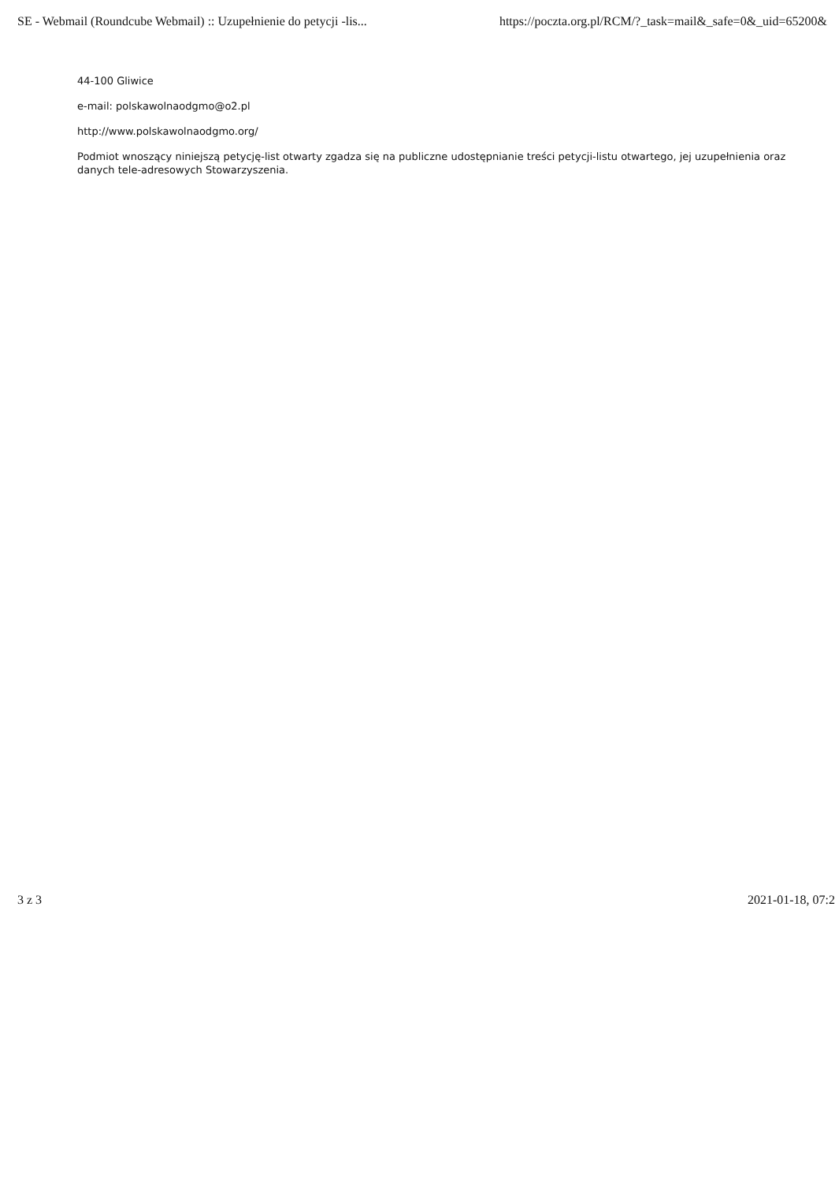SE - Webmail (Roundcube Webmail) :: Uzupełnienie do petycji -lis... https://poczta.org.pl/RCM/?_task=mail&_safe=0&_uid=65200&
44-100 Gliwice
e-mail: polskawolnaodgmo@o2.pl
http://www.polskawolnaodgmo.org/
Podmiot wnoszący niniejszą petycję-list otwarty zgadza się na publiczne udostępnianie treści petycji-listu otwartego, jej uzupełnienia oraz danych tele-adresowych Stowarzyszenia.
3 z 3 2021-01-18, 07:2